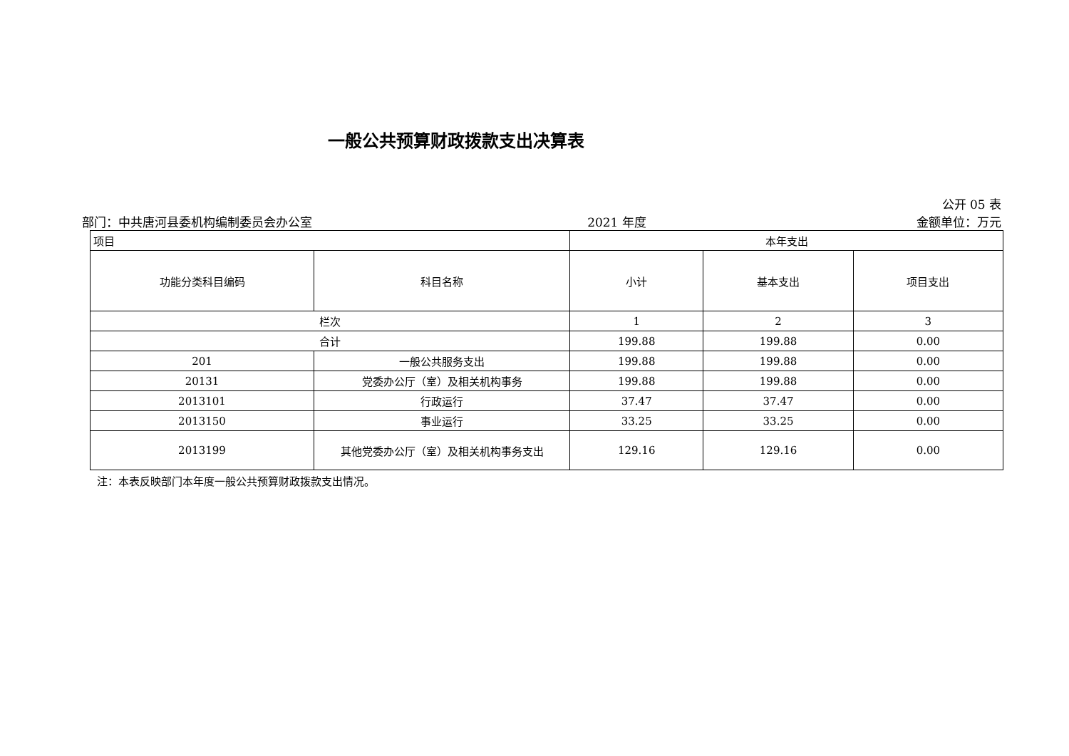一般公共预算财政拨款支出决算表
公开 05 表
部门：中共唐河县委机构编制委员会办公室
2021 年度
金额单位：万元
| 项目 | | 本年支出 | | |
| --- | --- | --- | --- | --- |
| 功能分类科目编码 | 科目名称 | 小计 | 基本支出 | 项目支出 |
| 栏次 | | 1 | 2 | 3 |
| 合计 | | 199.88 | 199.88 | 0.00 |
| 201 | 一般公共服务支出 | 199.88 | 199.88 | 0.00 |
| 20131 | 党委办公厅（室）及相关机构事务 | 199.88 | 199.88 | 0.00 |
| 2013101 | 行政运行 | 37.47 | 37.47 | 0.00 |
| 2013150 | 事业运行 | 33.25 | 33.25 | 0.00 |
| 2013199 | 其他党委办公厅（室）及相关机构事务支出 | 129.16 | 129.16 | 0.00 |
注：本表反映部门本年度一般公共预算财政拨款支出情况。